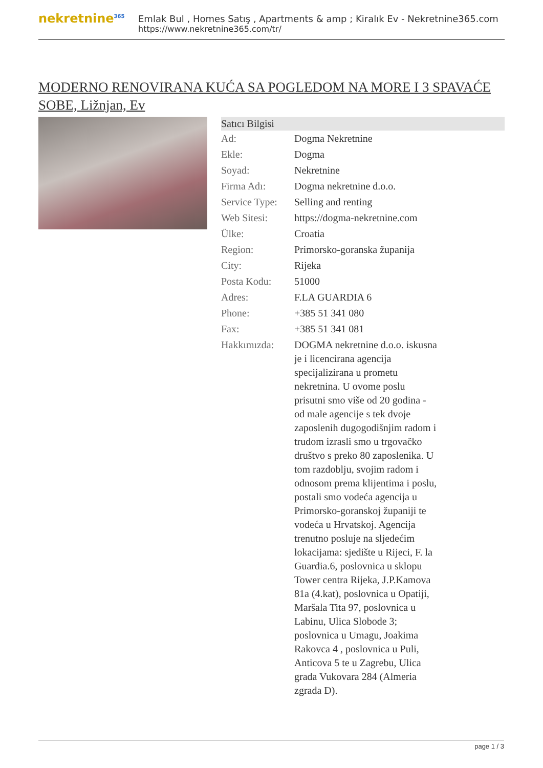nekretnine<sup>365</sup>
Emlak Bul , Homes Satış , Apartments & amp ; Kiralık Ev - Nekretnine365.com
https://www.nekretnine365.com/tr/
MODERNO RENOVIRANA KUĆA SA POGLEDOM NA MORE I 3 SPAVAĆE SOBE, Ližnjan, Ev
| Satıcı Bilgisi | |
| --- | --- |
| Ad: | Dogma Nekretnine |
| Ekle: | Dogma |
| Soyad: | Nekretnine |
| Firma Adı: | Dogma nekretnine d.o.o. |
| Service Type: | Selling and renting |
| Web Sitesi: | https://dogma-nekretnine.com |
| Ülke: | Croatia |
| Region: | Primorsko-goranska županija |
| City: | Rijeka |
| Posta Kodu: | 51000 |
| Adres: | F.LA GUARDIA 6 |
| Phone: | +385 51 341 080 |
| Fax: | +385 51 341 081 |
| Hakkımızda: | DOGMA nekretnine d.o.o. iskusna je i licencirana agencija specijalizirana u prometu nekretnina. U ovome poslu prisutni smo više od 20 godina - od male agencije s tek dvoje zaposlenih dugogodišnjim radom i trudom izrasli smo u trgovačko društvo s preko 80 zaposlenika. U tom razdoblju, svojim radom i odnosom prema klijentima i poslu, postali smo vodeća agencija u Primorsko-goranskoj županiji te vodeća u Hrvatskoj. Agencija trenutno posluje na sljedećim lokacijama: sjedište u Rijeci, F. la Guardia.6, poslovnica u sklopu Tower centra Rijeka, J.P.Kamova 81a (4.kat), poslovnica u Opatiji, Maršala Tita 97, poslovnica u Labinu, Ulica Slobode 3; poslovnica u Umagu, Joakima Rakovca 4 , poslovnica u Puli, Anticova 5 te u Zagrebu, Ulica grada Vukovara 284 (Almeria zgrada D). |
page 1 / 3